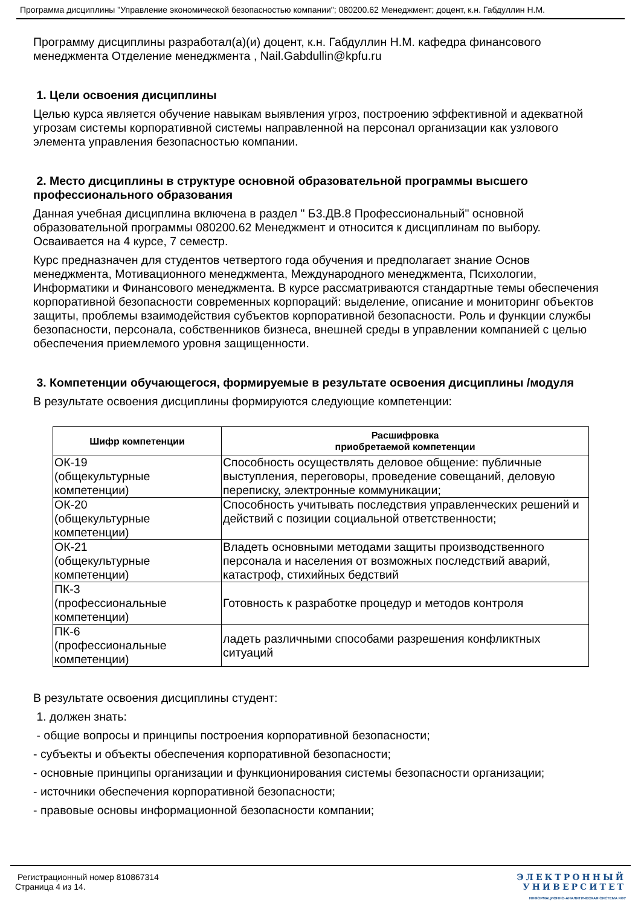Программа дисциплины "Управление экономической безопасностью компании"; 080200.62 Менеджмент; доцент, к.н. Габдуллин Н.М.
Программу дисциплины разработал(а)(и) доцент, к.н. Габдуллин Н.М. кафедра финансового менеджмента Отделение менеджмента , Nail.Gabdullin@kpfu.ru
1. Цели освоения дисциплины
Целью курса является обучение навыкам выявления угроз, построению эффективной и адекватной угрозам системы корпоративной системы направленной на персонал организации как узлового элемента управления безопасностью компании.
2. Место дисциплины в структуре основной образовательной программы высшего профессионального образования
Данная учебная дисциплина включена в раздел " Б3.ДВ.8 Профессиональный" основной образовательной программы 080200.62 Менеджмент и относится к дисциплинам по выбору. Осваивается на 4 курсе, 7 семестр.
Курс предназначен для студентов четвертого года обучения и предполагает знание Основ менеджмента, Мотивационного менеджмента, Международного менеджмента, Психологии, Информатики и Финансового менеджмента. В курсе рассматриваются стандартные темы обеспечения корпоративной безопасности современных корпораций: выделение, описание и мониторинг объектов защиты, проблемы взаимодействия субъектов корпоративной безопасности. Роль и функции службы безопасности, персонала, собственников бизнеса, внешней среды в управлении компанией с целью обеспечения приемлемого уровня защищенности.
3. Компетенции обучающегося, формируемые в результате освоения дисциплины /модуля
В результате освоения дисциплины формируются следующие компетенции:
| Шифр компетенции | Расшифровка приобретаемой компетенции |
| --- | --- |
| ОК-19 (общекультурные компетенции) | Способность осуществлять деловое общение: публичные выступления, переговоры, проведение совещаний, деловую переписку, электронные коммуникации; |
| ОК-20 (общекультурные компетенции) | Способность учитывать последствия управленческих решений и действий с позиции социальной ответственности; |
| ОК-21 (общекультурные компетенции) | Владеть основными методами защиты производственного персонала и населения от возможных последствий аварий, катастроф, стихийных бедствий |
| ПК-3 (профессиональные компетенции) | Готовность к разработке процедур и методов контроля |
| ПК-6 (профессиональные компетенции) | ладеть различными способами разрешения конфликтных ситуаций |
В результате освоения дисциплины студент:
1. должен знать:
- общие вопросы и принципы построения корпоративной безопасности;
- субъекты и объекты обеспечения корпоративной безопасности;
- основные принципы организации и функционирования системы безопасности организации;
- источники обеспечения корпоративной безопасности;
- правовые основы информационной безопасности компании;
Регистрационный номер 810867314
Страница 4 из 14.
ЭЛЕКТРОННЫЙ
УНИВЕРСИТЕТ
ИНФОРМАЦИОННО-АНАЛИТИЧЕСКАЯ СИСТЕМА КФУ